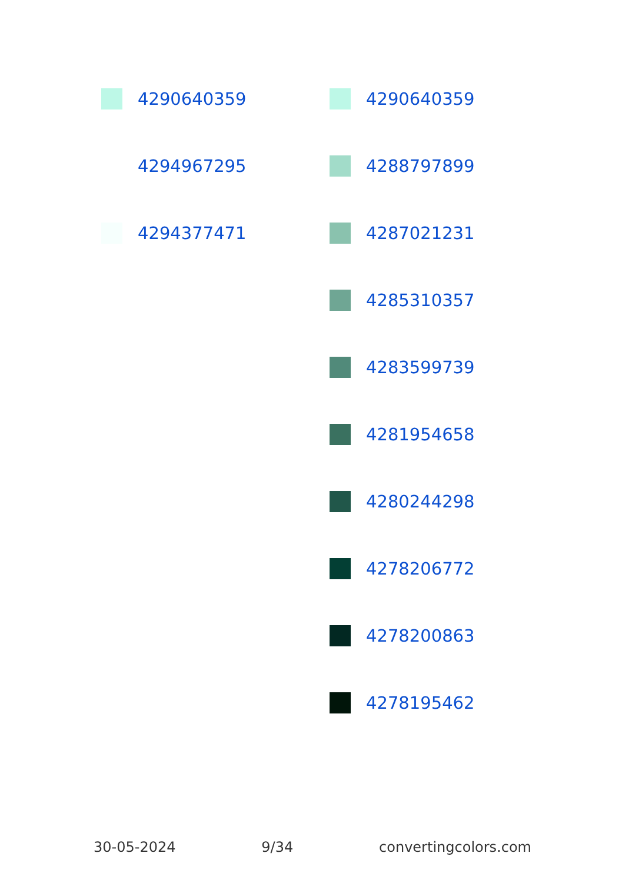4290640359
4294967295
4294377471
4290640359
4288797899
4287021231
4285310357
4283599739
4281954658
4280244298
4278206772
4278200863
4278195462
30-05-2024 9/34 convertingcolors.com